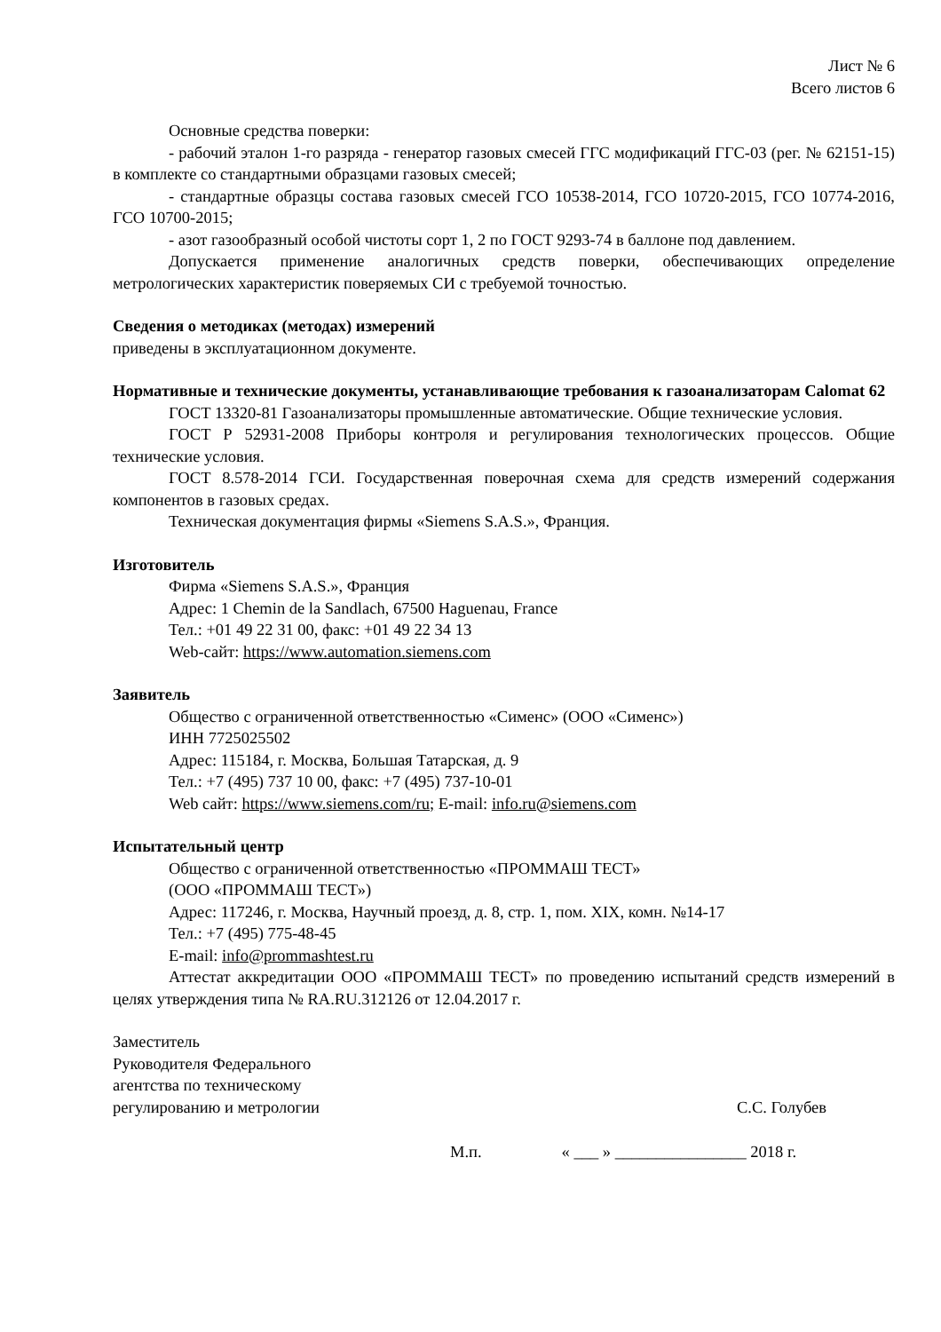Лист № 6
Всего листов 6
Основные средства поверки:
- рабочий эталон 1-го разряда - генератор газовых смесей ГГС модификаций ГГС-03 (рег. № 62151-15) в комплекте со стандартными образцами газовых смесей;
- стандартные образцы состава газовых смесей ГСО 10538-2014, ГСО 10720-2015, ГСО 10774-2016, ГСО 10700-2015;
- азот газообразный особой чистоты сорт 1, 2 по ГОСТ 9293-74 в баллоне под давлением.
Допускается применение аналогичных средств поверки, обеспечивающих определение метрологических характеристик поверяемых СИ с требуемой точностью.
Сведения о методиках (методах) измерений
приведены в эксплуатационном документе.
Нормативные и технические документы, устанавливающие требования к газоанализаторам Calomat 62
ГОСТ 13320-81 Газоанализаторы промышленные автоматические. Общие технические условия.
ГОСТ Р 52931-2008 Приборы контроля и регулирования технологических процессов. Общие технические условия.
ГОСТ 8.578-2014 ГСИ. Государственная поверочная схема для средств измерений содержания компонентов в газовых средах.
Техническая документация фирмы «Siemens S.A.S.», Франция.
Изготовитель
Фирма «Siemens S.A.S.», Франция
Адрес: 1 Chemin de la Sandlach, 67500 Haguenau, France
Тел.: +01 49 22 31 00, факс: +01 49 22 34 13
Web-сайт: https://www.automation.siemens.com
Заявитель
Общество с ограниченной ответственностью «Сименс» (ООО «Сименс»)
ИНН 7725025502
Адрес: 115184, г. Москва, Большая Татарская, д. 9
Тел.: +7 (495) 737 10 00, факс: +7 (495) 737-10-01
Web сайт: https://www.siemens.com/ru; E-mail: info.ru@siemens.com
Испытательный центр
Общество с ограниченной ответственностью «ПРОММАШ ТЕСТ»
(ООО «ПРОММАШ ТЕСТ»)
Адрес: 117246, г. Москва, Научный проезд, д. 8, стр. 1, пом. XIX, комн. №14-17
Тел.: +7 (495) 775-48-45
E-mail: info@prommashtest.ru
Аттестат аккредитации ООО «ПРОММАШ ТЕСТ» по проведению испытаний средств измерений в целях утверждения типа № RA.RU.312126 от 12.04.2017 г.
Заместитель
Руководителя Федерального
агентства по техническому
регулированию и метрологии
С.С. Голубев
М.п. « ___ » ________________ 2018 г.